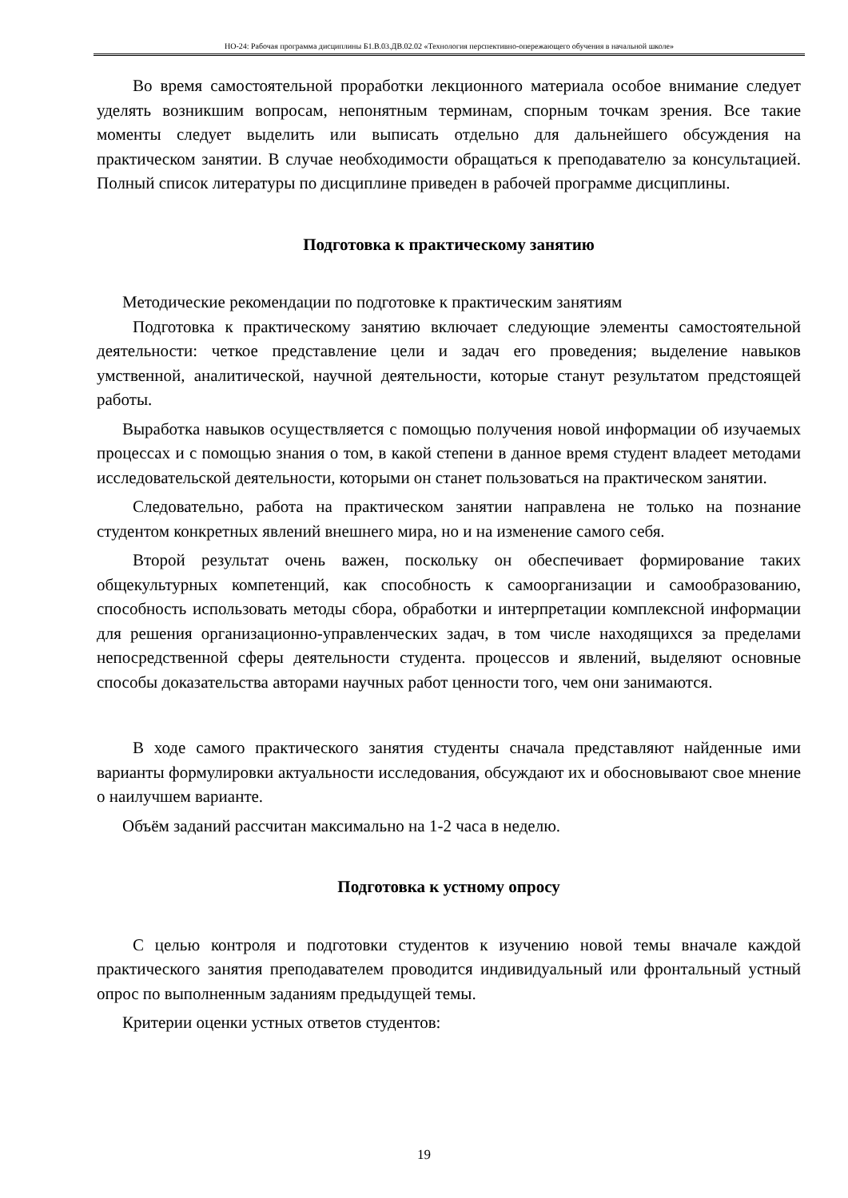НО-24: Рабочая программа дисциплины Б1.В.03.ДВ.02.02 «Технология перспективно-опережающего обучения в начальной школе»
Во время самостоятельной проработки лекционного материала особое внимание следует уделять возникшим вопросам, непонятным терминам, спорным точкам зрения. Все такие моменты следует выделить или выписать отдельно для дальнейшего обсуждения на практическом занятии. В случае необходимости обращаться к преподавателю за консультацией. Полный список литературы по дисциплине приведен в рабочей программе дисциплины.
Подготовка к практическому занятию
Методические рекомендации по подготовке к практическим занятиям
Подготовка к практическому занятию включает следующие элементы самостоятельной деятельности: четкое представление цели и задач его проведения; выделение навыков умственной, аналитической, научной деятельности, которые станут результатом предстоящей работы.
Выработка навыков осуществляется с помощью получения новой информации об изучаемых процессах и с помощью знания о том, в какой степени в данное время студент владеет методами исследовательской деятельности, которыми он станет пользоваться на практическом занятии.
Следовательно, работа на практическом занятии направлена не только на познание студентом конкретных явлений внешнего мира, но и на изменение самого себя.
Второй результат очень важен, поскольку он обеспечивает формирование таких общекультурных компетенций, как способность к самоорганизации и самообразованию, способность использовать методы сбора, обработки и интерпретации комплексной информации для решения организационно-управленческих задач, в том числе находящихся за пределами непосредственной сферы деятельности студента. процессов и явлений, выделяют основные способы доказательства авторами научных работ ценности того, чем они занимаются.
В ходе самого практического занятия студенты сначала представляют найденные ими варианты формулировки актуальности исследования, обсуждают их и обосновывают свое мнение о наилучшем варианте.
Объём заданий рассчитан максимально на 1-2 часа в неделю.
Подготовка к устному опросу
С целью контроля и подготовки студентов к изучению новой темы вначале каждой практического занятия преподавателем проводится индивидуальный или фронтальный устный опрос по выполненным заданиям предыдущей темы.
Критерии оценки устных ответов студентов:
19